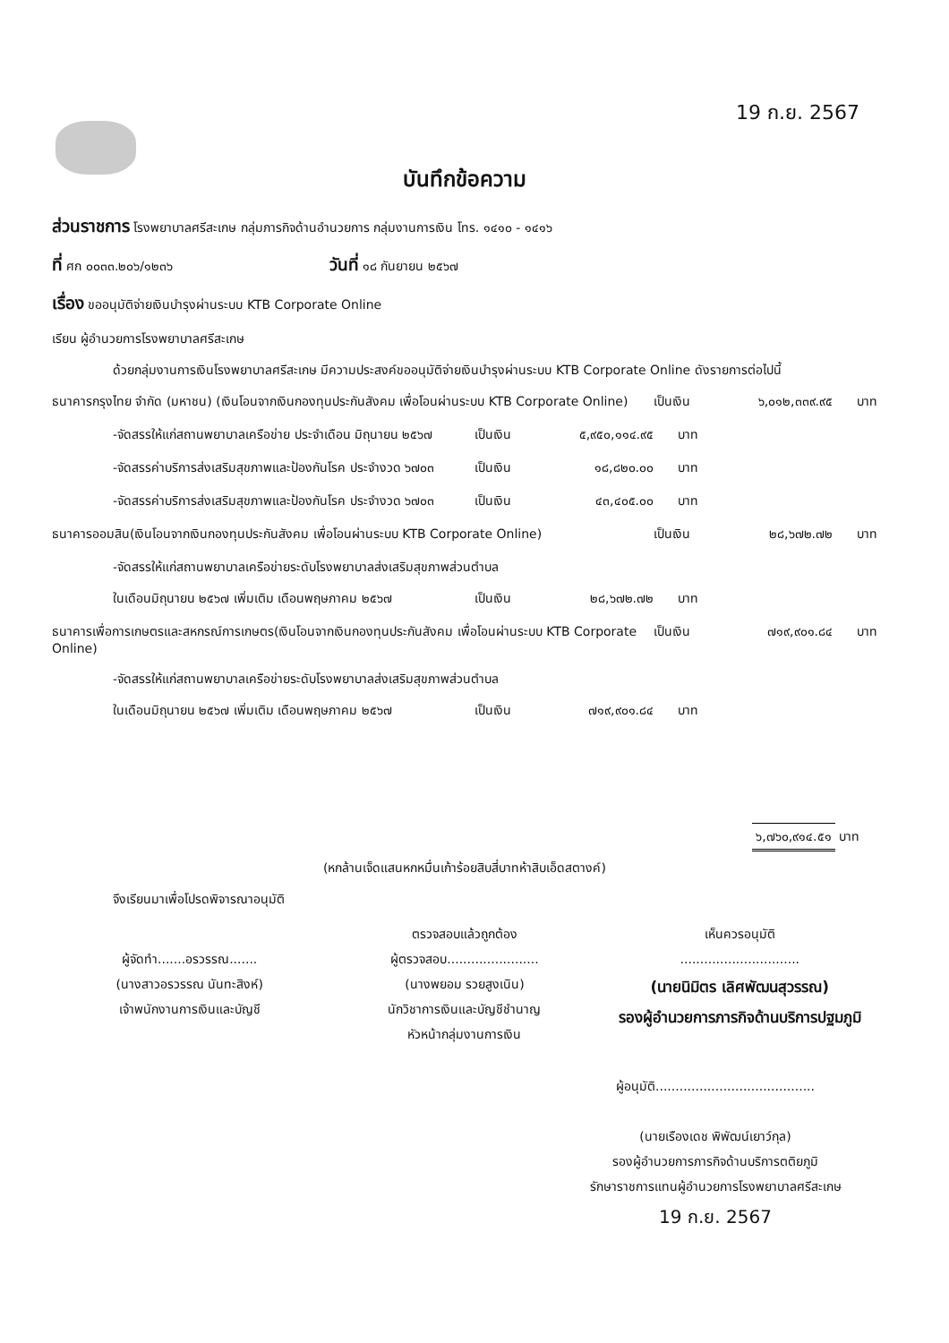19 ก.ย. 2567
บันทึกข้อความ
ส่วนราชการ โรงพยาบาลศรีสะเกษ กลุ่มภารกิจด้านอำนวยการ กลุ่มงานการเงิน โทร. ๑๔๑๐ - ๑๔๑๖
ที่ ศก ๐๐๓๓.๒๐๖/๑๒๓๖ วันที่ ๑๘ กันยายน ๒๕๖๗
เรื่อง ขออนุมัติจ่ายเงินบำรุงผ่านระบบ KTB Corporate Online
เรียน ผู้อำนวยการโรงพยาบาลศรีสะเกษ
ด้วยกลุ่มงานการเงินโรงพยาบาลศรีสะเกษ มีความประสงค์ขออนุมัติจ่ายเงินบำรุงผ่านระบบ KTB Corporate Online ดังรายการต่อไปนี้
ธนาคารกรุงไทย จำกัด (มหาชน) (เงินโอนจากเงินกองทุนประกันสังคม เพื่อโอนผ่านระบบ KTB Corporate Online) เป็นเงิน ๖,๐๑๒,๓๓๙.๙๕ บาท
-จัดสรรให้แก่สถานพยาบาลเครือข่าย ประจำเดือน มิถุนายน ๒๕๖๗ เป็นเงิน ๕,๙๕๐,๑๑๔.๙๕ บาท
-จัดสรรค่าบริการส่งเสริมสุขภาพและป้องกันโรค ประจำงวด ๖๗๐๓ เป็นเงิน ๑๘,๘๒๐.๐๐ บาท
-จัดสรรค่าบริการส่งเสริมสุขภาพและป้องกันโรค ประจำงวด ๖๗๐๓ เป็นเงิน ๔๓,๔๐๕.๐๐ บาท
ธนาคารออมสิน(เงินโอนจากเงินกองทุนประกันสังคม เพื่อโอนผ่านระบบ KTB Corporate Online) เป็นเงิน ๒๘,๖๗๒.๗๒ บาท
-จัดสรรให้แก่สถานพยาบาลเครือข่ายระดับโรงพยาบาลส่งเสริมสุขภาพส่วนตำบล
ในเดือนมิถุนายน ๒๕๖๗ เพิ่มเติม เดือนพฤษภาคม ๒๕๖๗ เป็นเงิน ๒๘,๖๗๒.๗๒ บาท
ธนาคารเพื่อการเกษตรและสหกรณ์การเกษตร(เงินโอนจากเงินกองทุนประกันสังคม เพื่อโอนผ่านระบบ KTB Corporate Online) เป็นเงิน ๗๑๙,๙๐๑.๘๔ บาท
-จัดสรรให้แก่สถานพยาบาลเครือข่ายระดับโรงพยาบาลส่งเสริมสุขภาพส่วนตำบล
ในเดือนมิถุนายน ๒๕๖๗ เพิ่มเติม เดือนพฤษภาคม ๒๕๖๗ เป็นเงิน ๗๑๙,๙๐๑.๘๔ บาท
๖,๗๖๐,๙๑๔.๕๑ บาท
(หกล้านเจ็ดแสนหกหมื่นเก้าร้อยสิบสี่บาทห้าสิบเอ็ดสตางค์)
จึงเรียนมาเพื่อโปรดพิจารณาอนุมัติ
ผู้จัดทำ.......อรวรรณ.......
(นางสาวอรวรรณ นันทะสิงห์)
เจ้าพนักงานการเงินและบัญชี
ตรวจสอบแล้วถูกต้อง
ผู้ตรวจสอบ.......................
(นางพยอม รวยสูงเนิน)
นักวิชาการเงินและบัญชีชำนาญ
หัวหน้ากลุ่มงานการเงิน
เห็นควรอนุมัติ
..............................
(นายนิมิตร เลิศพัฒนสุวรรณ)
รองผู้อำนวยการภารกิจด้านบริการปฐมภูมิ
ผู้อนุมัติ........................................
(นายเรืองเดช พิพัฒน์เยาว์กุล)
รองผู้อำนวยการภารกิจด้านบริการตติยภูมิ
รักษาราชการแทนผู้อำนวยการโรงพยาบาลศรีสะเกษ
19 ก.ย. 2567